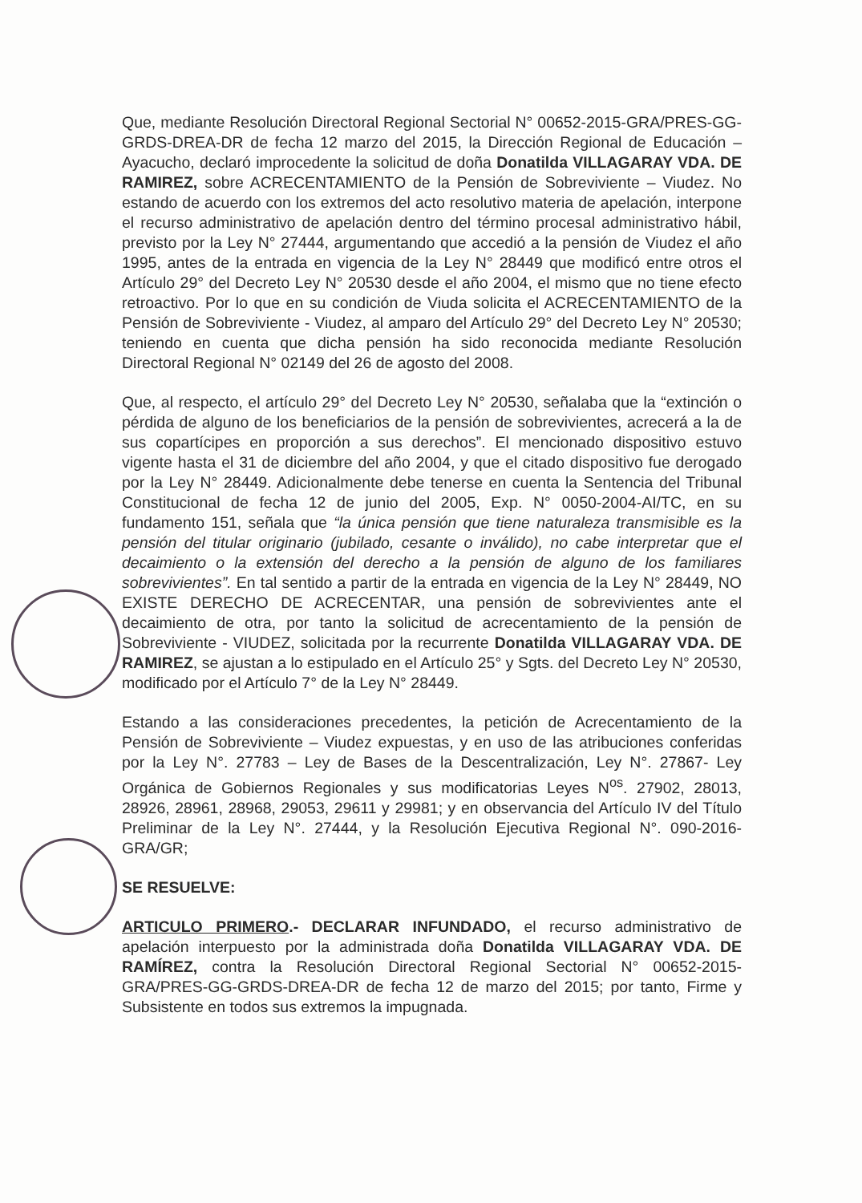Que, mediante Resolución Directoral Regional Sectorial N° 00652-2015-GRA/PRES-GG-GRDS-DREA-DR de fecha 12 marzo del 2015, la Dirección Regional de Educación – Ayacucho, declaró improcedente la solicitud de doña Donatilda VILLAGARAY VDA. DE RAMIREZ, sobre ACRECENTAMIENTO de la Pensión de Sobreviviente – Viudez. No estando de acuerdo con los extremos del acto resolutivo materia de apelación, interpone el recurso administrativo de apelación dentro del término procesal administrativo hábil, previsto por la Ley N° 27444, argumentando que accedió a la pensión de Viudez el año 1995, antes de la entrada en vigencia de la Ley N° 28449 que modificó entre otros el Artículo 29° del Decreto Ley N° 20530 desde el año 2004, el mismo que no tiene efecto retroactivo. Por lo que en su condición de Viuda solicita el ACRECENTAMIENTO de la Pensión de Sobreviviente - Viudez, al amparo del Artículo 29° del Decreto Ley N° 20530; teniendo en cuenta que dicha pensión ha sido reconocida mediante Resolución Directoral Regional N° 02149 del 26 de agosto del 2008.
Que, al respecto, el artículo 29° del Decreto Ley N° 20530, señalaba que la “extinción o pérdida de alguno de los beneficiarios de la pensión de sobrevivientes, acrecerá a la de sus copartícipes en proporción a sus derechos”. El mencionado dispositivo estuvo vigente hasta el 31 de diciembre del año 2004, y que el citado dispositivo fue derogado por la Ley N° 28449. Adicionalmente debe tenerse en cuenta la Sentencia del Tribunal Constitucional de fecha 12 de junio del 2005, Exp. N° 0050-2004-AI/TC, en su fundamento 151, señala que “la única pensión que tiene naturaleza transmisible es la pensión del titular originario (jubilado, cesante o inválido), no cabe interpretar que el decaimiento o la extensión del derecho a la pensión de alguno de los familiares sobrevivientes”. En tal sentido a partir de la entrada en vigencia de la Ley N° 28449, NO EXISTE DERECHO DE ACRECENTAR, una pensión de sobrevivientes ante el decaimiento de otra, por tanto la solicitud de acrecentamiento de la pensión de Sobreviviente - VIUDEZ, solicitada por la recurrente Donatilda VILLAGARAY VDA. DE RAMIREZ, se ajustan a lo estipulado en el Artículo 25° y Sgts. del Decreto Ley N° 20530, modificado por el Artículo 7° de la Ley N° 28449.
Estando a las consideraciones precedentes, la petición de Acrecentamiento de la Pensión de Sobreviviente – Viudez expuestas, y en uso de las atribuciones conferidas por la Ley N°. 27783 – Ley de Bases de la Descentralización, Ley N°. 27867- Ley Orgánica de Gobiernos Regionales y sus modificatorias Leyes N<sup>os</sup>. 27902, 28013, 28926, 28961, 28968, 29053, 29611 y 29981; y en observancia del Artículo IV del Título Preliminar de la Ley N°. 27444, y la Resolución Ejecutiva Regional N°. 090-2016-GRA/GR;
SE RESUELVE:
ARTICULO PRIMERO.- DECLARAR INFUNDADO, el recurso administrativo de apelación interpuesto por la administrada doña Donatilda VILLAGARAY VDA. DE RAMÍREZ, contra la Resolución Directoral Regional Sectorial N° 00652-2015-GRA/PRES-GG-GRDS-DREA-DR de fecha 12 de marzo del 2015; por tanto, Firme y Subsistente en todos sus extremos la impugnada.